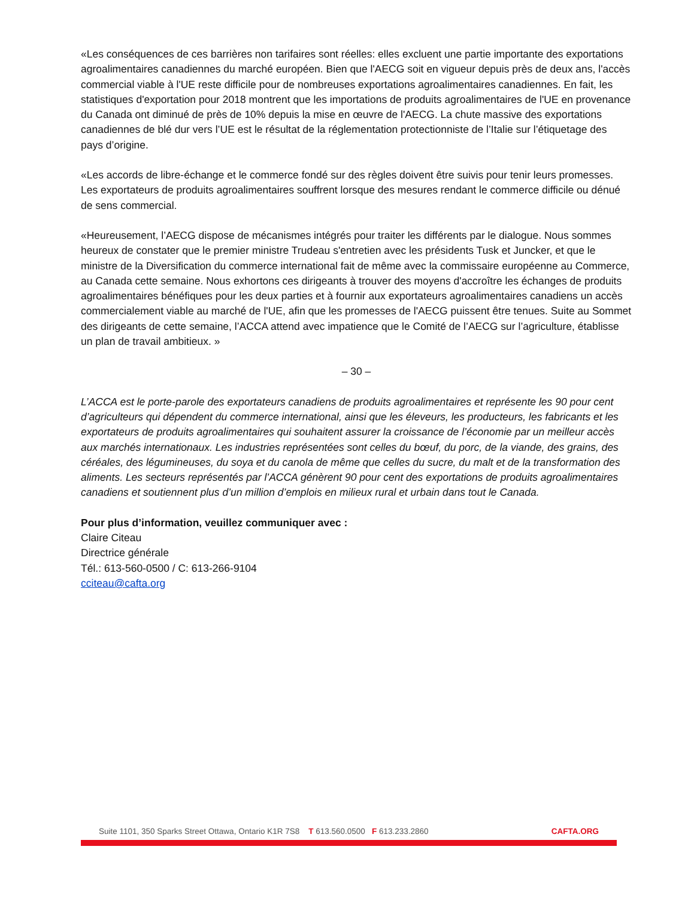«Les conséquences de ces barrières non tarifaires sont réelles: elles excluent une partie importante des exportations agroalimentaires canadiennes du marché européen. Bien que l'AECG soit en vigueur depuis près de deux ans, l'accès commercial viable à l'UE reste difficile pour de nombreuses exportations agroalimentaires canadiennes. En fait, les statistiques d'exportation pour 2018 montrent que les importations de produits agroalimentaires de l'UE en provenance du Canada ont diminué de près de 10% depuis la mise en œuvre de l'AECG. La chute massive des exportations canadiennes de blé dur vers l’UE est le résultat de la réglementation protectionniste de l’Italie sur l’étiquetage des pays d’origine.
«Les accords de libre-échange et le commerce fondé sur des règles doivent être suivis pour tenir leurs promesses. Les exportateurs de produits agroalimentaires souffrent lorsque des mesures rendant le commerce difficile ou dénué de sens commercial.
«Heureusement, l’AECG dispose de mécanismes intégrés pour traiter les différents par le dialogue. Nous sommes heureux de constater que le premier ministre Trudeau s'entretien avec les présidents Tusk et Juncker, et que le ministre de la Diversification du commerce international fait de même avec la commissaire européenne au Commerce, au Canada cette semaine. Nous exhortons ces dirigeants à trouver des moyens d'accroître les échanges de produits agroalimentaires bénéfiques pour les deux parties et à fournir aux exportateurs agroalimentaires canadiens un accès commercialement viable au marché de l'UE, afin que les promesses de l'AECG puissent être tenues. Suite au Sommet des dirigeants de cette semaine, l’ACCA attend avec impatience que le Comité de l’AECG sur l’agriculture, établisse un plan de travail ambitieux. »
– 30 –
L’ACCA est le porte-parole des exportateurs canadiens de produits agroalimentaires et représente les 90 pour cent d’agriculteurs qui dépendent du commerce international, ainsi que les éleveurs, les producteurs, les fabricants et les exportateurs de produits agroalimentaires qui souhaitent assurer la croissance de l’économie par un meilleur accès aux marchés internationaux. Les industries représentées sont celles du bœuf, du porc, de la viande, des grains, des céréales, des légumineuses, du soya et du canola de même que celles du sucre, du malt et de la transformation des aliments. Les secteurs représentés par l’ACCA génèrent 90 pour cent des exportations de produits agroalimentaires canadiens et soutiennent plus d’un million d’emplois en milieux rural et urbain dans tout le Canada.
Pour plus d’information, veuillez communiquer avec :
Claire Citeau
Directrice générale
Tél.: 613-560-0500 / C: 613-266-9104
cciteau@cafta.org
Suite 1101, 350 Sparks Street Ottawa, Ontario K1R 7S8 T 613.560.0500 F 613.233.2860 CAFTA.ORG